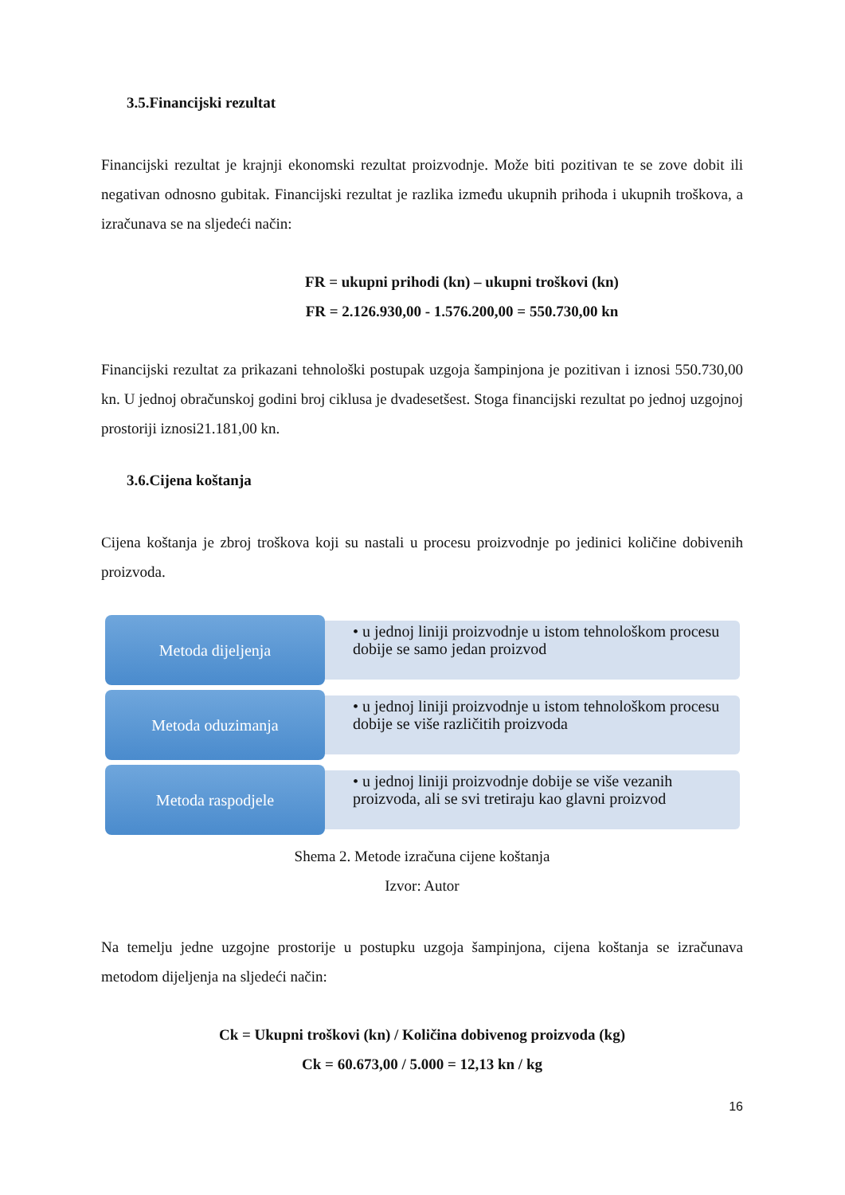3.5.Financijski rezultat
Financijski rezultat je krajnji ekonomski rezultat proizvodnje. Može biti pozitivan te se zove dobit ili negativan odnosno gubitak. Financijski rezultat je razlika između ukupnih prihoda i ukupnih troškova, a izračunava se na sljedeći način:
FR = ukupni prihodi (kn) – ukupni troškovi (kn)
FR = 2.126.930,00 - 1.576.200,00 = 550.730,00 kn
Financijski rezultat za prikazani tehnološki postupak uzgoja šampinjona je pozitivan i iznosi 550.730,00 kn. U jednoj obračunskoj godini broj ciklusa je dvadesetšest. Stoga financijski rezultat po jednoj uzgojnoj prostoriji iznosi21.181,00 kn.
3.6.Cijena koštanja
Cijena koštanja je zbroj troškova koji su nastali u procesu proizvodnje po jedinici količine dobivenih proizvoda.
Metoda dijeljenja
• u jednoj liniji proizvodnje u istom tehnološkom procesu dobije se samo jedan proizvod
Metoda oduzimanja
• u jednoj liniji proizvodnje u istom tehnološkom procesu dobije se više različitih proizvoda
Metoda raspodjele
• u jednoj liniji proizvodnje dobije se više vezanih proizvoda, ali se svi tretiraju kao glavni proizvod
Shema 2. Metode izračuna cijene koštanja
Izvor: Autor
Na temelju jedne uzgojne prostorije u postupku uzgoja šampinjona, cijena koštanja se izračunava metodom dijeljenja na sljedeći način:
Ck = Ukupni troškovi (kn) / Količina dobivenog proizvoda (kg)
Ck = 60.673,00 / 5.000 = 12,13 kn / kg
16